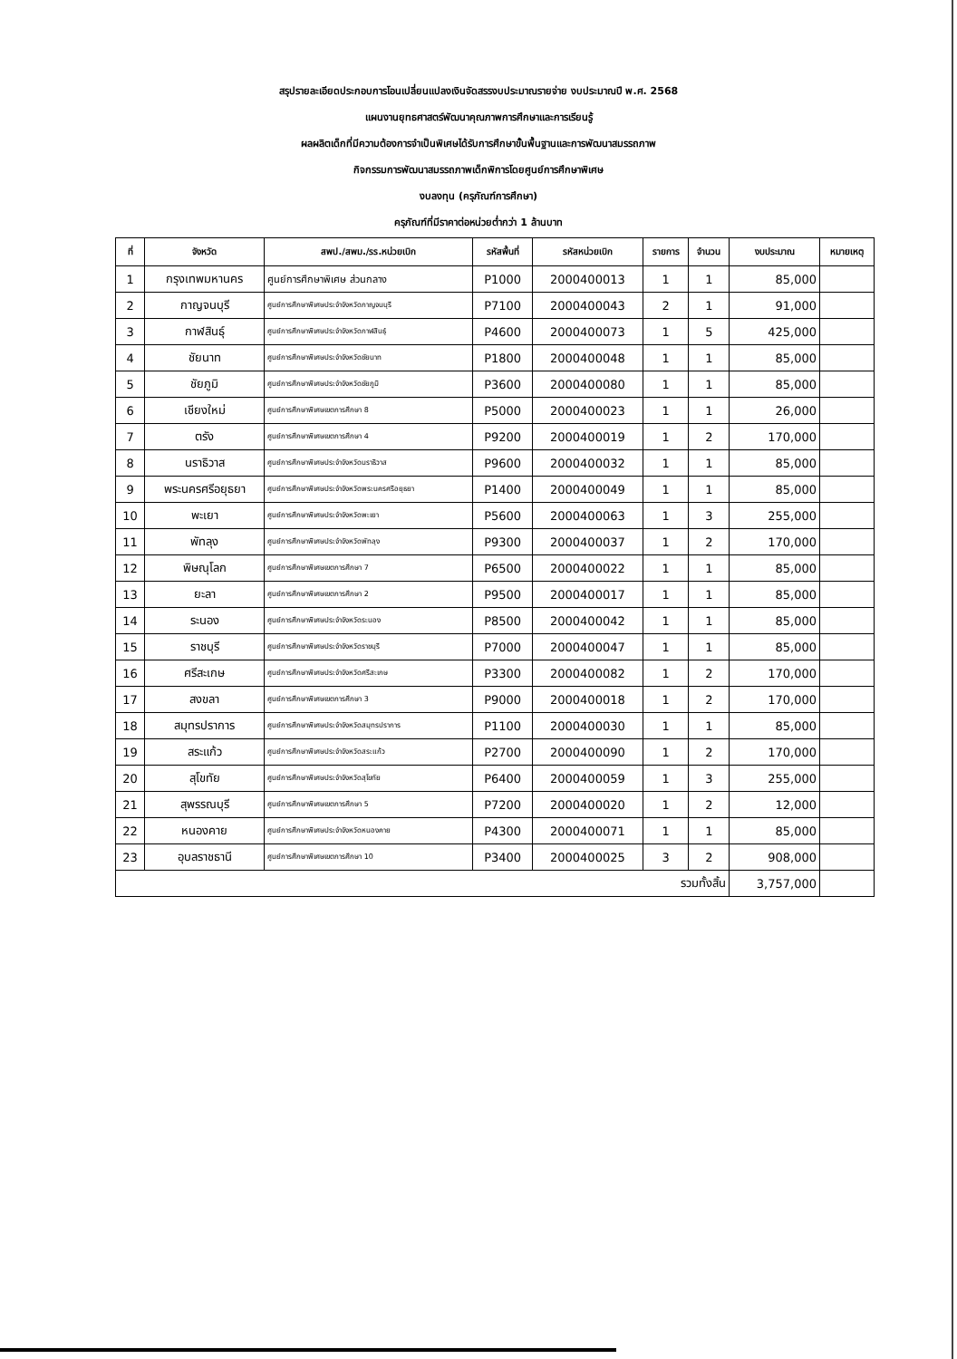สรุปรายละเอียดประกอบการโอนเปลี่ยนแปลงเงินจัดสรรงบประมาณรายจ่าย งบประมาณปี พ.ศ. 2568
แผนงานยุทธศาสตร์พัฒนาคุณภาพการศึกษาและการเรียนรู้
ผลผลิตเด็กที่มีความต้องการจำเป็นพิเศษได้รับการศึกษาขั้นพื้นฐานและการพัฒนาสมรรถภาพ
กิจกรรมการพัฒนาสมรรถภาพเด็กพิการโดยศูนย์การศึกษาพิเศษ
งบลงทุน (ครุภัณฑ์การศึกษา)
ครุภัณฑ์ที่มีราคาต่อหน่วยต่ำกว่า 1 ล้านบาท
| ที่ | จังหวัด | สพป./สพม./รร.หน่วยเบิก | รหัสพื้นที่ | รหัสหน่วยเบิก | รายการ | จำนวน | งบประมาณ | หมายเหตุ |
| --- | --- | --- | --- | --- | --- | --- | --- | --- |
| 1 | กรุงเทพมหานคร | ศูนย์การศึกษาพิเศษ ส่วนกลาง | P1000 | 2000400013 | 1 | 1 | 85,000 | |
| 2 | กาญจนบุรี | ศูนย์การศึกษาพิเศษประจำจังหวัดกาญจนบุรี | P7100 | 2000400043 | 2 | 1 | 91,000 | |
| 3 | กาฬสินธุ์ | ศูนย์การศึกษาพิเศษประจำจังหวัดกาฬสินธุ์ | P4600 | 2000400073 | 1 | 5 | 425,000 | |
| 4 | ชัยนาท | ศูนย์การศึกษาพิเศษประจำจังหวัดชัยนาท | P1800 | 2000400048 | 1 | 1 | 85,000 | |
| 5 | ชัยภูมิ | ศูนย์การศึกษาพิเศษประจำจังหวัดชัยภูมิ | P3600 | 2000400080 | 1 | 1 | 85,000 | |
| 6 | เชียงใหม่ | ศูนย์การศึกษาพิเศษเขตการศึกษา 8 | P5000 | 2000400023 | 1 | 1 | 26,000 | |
| 7 | ตรัง | ศูนย์การศึกษาพิเศษเขตการศึกษา 4 | P9200 | 2000400019 | 1 | 2 | 170,000 | |
| 8 | นราธิวาส | ศูนย์การศึกษาพิเศษประจำจังหวัดนราธิวาส | P9600 | 2000400032 | 1 | 1 | 85,000 | |
| 9 | พระนครศรีอยุธยา | ศูนย์การศึกษาพิเศษประจำจังหวัดพระนครศรีอยุธยา | P1400 | 2000400049 | 1 | 1 | 85,000 | |
| 10 | พะเยา | ศูนย์การศึกษาพิเศษประจำจังหวัดพะเยา | P5600 | 2000400063 | 1 | 3 | 255,000 | |
| 11 | พัทลุง | ศูนย์การศึกษาพิเศษประจำจังหวัดพัทลุง | P9300 | 2000400037 | 1 | 2 | 170,000 | |
| 12 | พิษณุโลก | ศูนย์การศึกษาพิเศษเขตการศึกษา 7 | P6500 | 2000400022 | 1 | 1 | 85,000 | |
| 13 | ยะลา | ศูนย์การศึกษาพิเศษเขตการศึกษา 2 | P9500 | 2000400017 | 1 | 1 | 85,000 | |
| 14 | ระนอง | ศูนย์การศึกษาพิเศษประจำจังหวัดระนอง | P8500 | 2000400042 | 1 | 1 | 85,000 | |
| 15 | ราชบุรี | ศูนย์การศึกษาพิเศษประจำจังหวัดราชบุรี | P7000 | 2000400047 | 1 | 1 | 85,000 | |
| 16 | ศรีสะเกษ | ศูนย์การศึกษาพิเศษประจำจังหวัดศรีสะเกษ | P3300 | 2000400082 | 1 | 2 | 170,000 | |
| 17 | สงขลา | ศูนย์การศึกษาพิเศษเขตการศึกษา 3 | P9000 | 2000400018 | 1 | 2 | 170,000 | |
| 18 | สมุทรปราการ | ศูนย์การศึกษาพิเศษประจำจังหวัดสมุทรปราการ | P1100 | 2000400030 | 1 | 1 | 85,000 | |
| 19 | สระแก้ว | ศูนย์การศึกษาพิเศษประจำจังหวัดสระแก้ว | P2700 | 2000400090 | 1 | 2 | 170,000 | |
| 20 | สุโขทัย | ศูนย์การศึกษาพิเศษประจำจังหวัดสุโขทัย | P6400 | 2000400059 | 1 | 3 | 255,000 | |
| 21 | สุพรรณบุรี | ศูนย์การศึกษาพิเศษเขตการศึกษา 5 | P7200 | 2000400020 | 1 | 2 | 12,000 | |
| 22 | หนองคาย | ศูนย์การศึกษาพิเศษประจำจังหวัดหนองคาย | P4300 | 2000400071 | 1 | 1 | 85,000 | |
| 23 | อุบลราชธานี | ศูนย์การศึกษาพิเศษเขตการศึกษา 10 | P3400 | 2000400025 | 3 | 2 | 908,000 | |
| รวมทั้งสิ้น | | | | | | | 3,757,000 | |